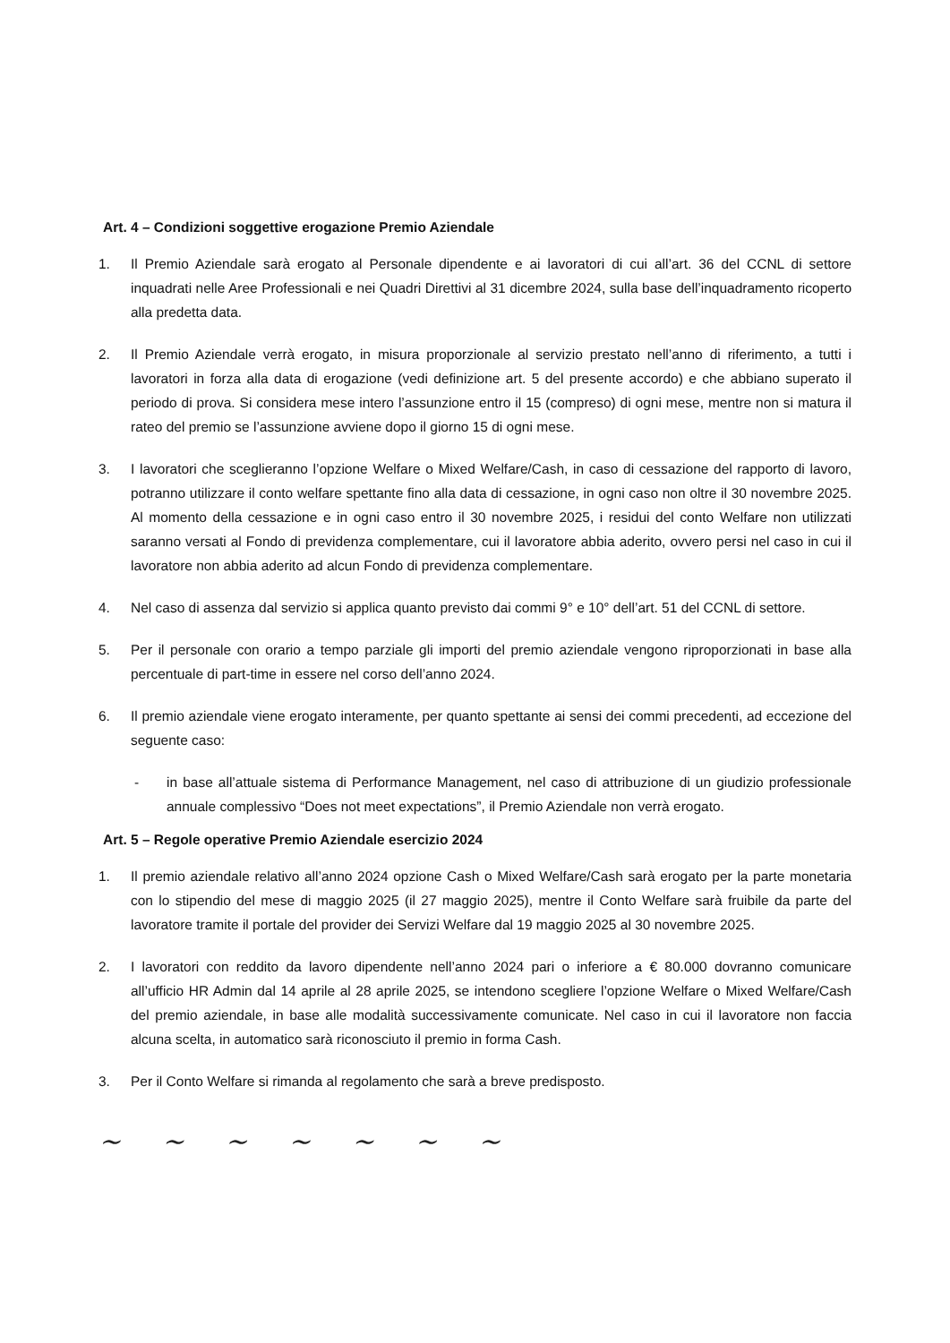Art. 4 – Condizioni soggettive erogazione Premio Aziendale
1. Il Premio Aziendale sarà erogato al Personale dipendente e ai lavoratori di cui all’art. 36 del CCNL di settore inquadrati nelle Aree Professionali e nei Quadri Direttivi al 31 dicembre 2024, sulla base dell’inquadramento ricoperto alla predetta data.
2. Il Premio Aziendale verrà erogato, in misura proporzionale al servizio prestato nell’anno di riferimento, a tutti i lavoratori in forza alla data di erogazione (vedi definizione art. 5 del presente accordo) e che abbiano superato il periodo di prova. Si considera mese intero l’assunzione entro il 15 (compreso) di ogni mese, mentre non si matura il rateo del premio se l’assunzione avviene dopo il giorno 15 di ogni mese.
3. I lavoratori che sceglieranno l’opzione Welfare o Mixed Welfare/Cash, in caso di cessazione del rapporto di lavoro, potranno utilizzare il conto welfare spettante fino alla data di cessazione, in ogni caso non oltre il 30 novembre 2025. Al momento della cessazione e in ogni caso entro il 30 novembre 2025, i residui del conto Welfare non utilizzati saranno versati al Fondo di previdenza complementare, cui il lavoratore abbia aderito, ovvero persi nel caso in cui il lavoratore non abbia aderito ad alcun Fondo di previdenza complementare.
4. Nel caso di assenza dal servizio si applica quanto previsto dai commi 9° e 10° dell’art. 51 del CCNL di settore.
5. Per il personale con orario a tempo parziale gli importi del premio aziendale vengono riproporzionati in base alla percentuale di part-time in essere nel corso dell’anno 2024.
6. Il premio aziendale viene erogato interamente, per quanto spettante ai sensi dei commi precedenti, ad eccezione del seguente caso:
- in base all’attuale sistema di Performance Management, nel caso di attribuzione di un giudizio professionale annuale complessivo “Does not meet expectations”, il Premio Aziendale non verrà erogato.
Art. 5 – Regole operative Premio Aziendale esercizio 2024
1. Il premio aziendale relativo all’anno 2024 opzione Cash o Mixed Welfare/Cash sarà erogato per la parte monetaria con lo stipendio del mese di maggio 2025 (il 27 maggio 2025), mentre il Conto Welfare sarà fruibile da parte del lavoratore tramite il portale del provider dei Servizi Welfare dal 19 maggio 2025 al 30 novembre 2025.
2. I lavoratori con reddito da lavoro dipendente nell’anno 2024 pari o inferiore a € 80.000 dovranno comunicare all’ufficio HR Admin dal 14 aprile al 28 aprile 2025, se intendono scegliere l’opzione Welfare o Mixed Welfare/Cash del premio aziendale, in base alle modalità successivamente comunicate. Nel caso in cui il lavoratore non faccia alcuna scelta, in automatico sarà riconosciuto il premio in forma Cash.
3. Per il Conto Welfare si rimanda al regolamento che sarà a breve predisposto.
~ ~ ~ ~ ~ ~ ~